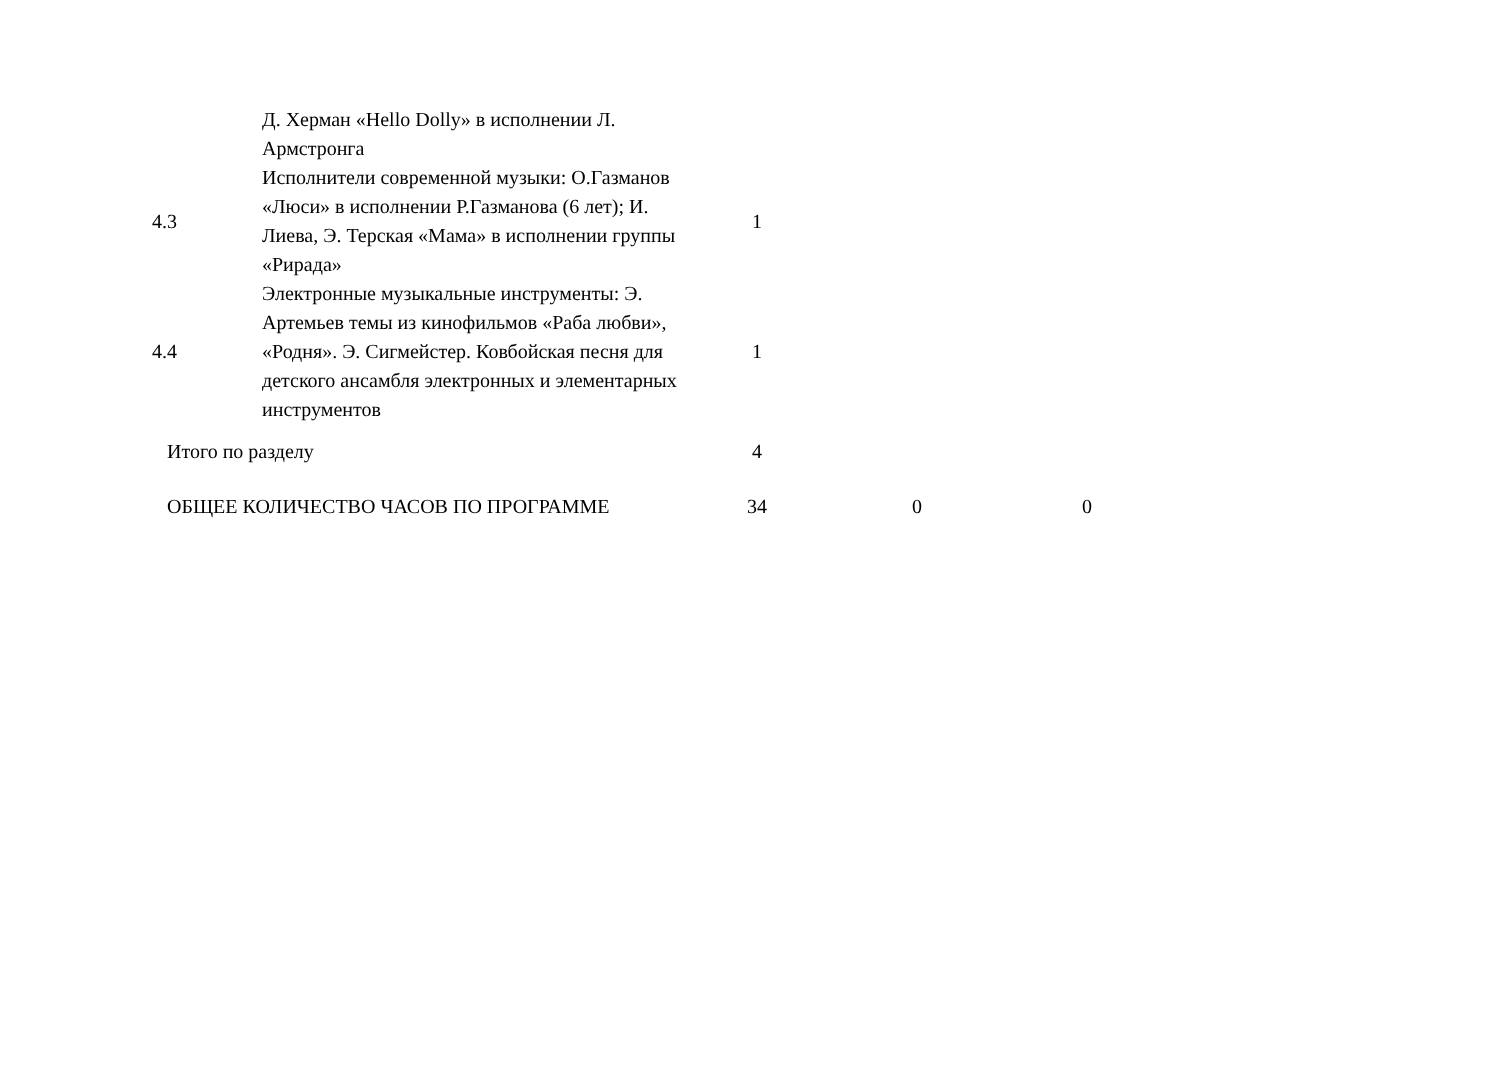| | Д. Херман «Hello Dolly» в исполнении Л. Армстронга | | | |
| 4.3 | Исполнители современной музыки: О.Газманов «Люси» в исполнении Р.Газманова (6 лет); И. Лиева, Э. Терская «Мама» в исполнении группы «Рирада» | 1 | | |
| 4.4 | Электронные музыкальные инструменты: Э. Артемьев темы из кинофильмов «Раба любви», «Родня». Э. Сигмейстер. Ковбойская песня для детского ансамбля электронных и элементарных инструментов | 1 | | |
| Итого по разделу | | 4 | | |
| ОБЩЕЕ КОЛИЧЕСТВО ЧАСОВ ПО ПРОГРАММЕ | | 34 | 0 | 0 |